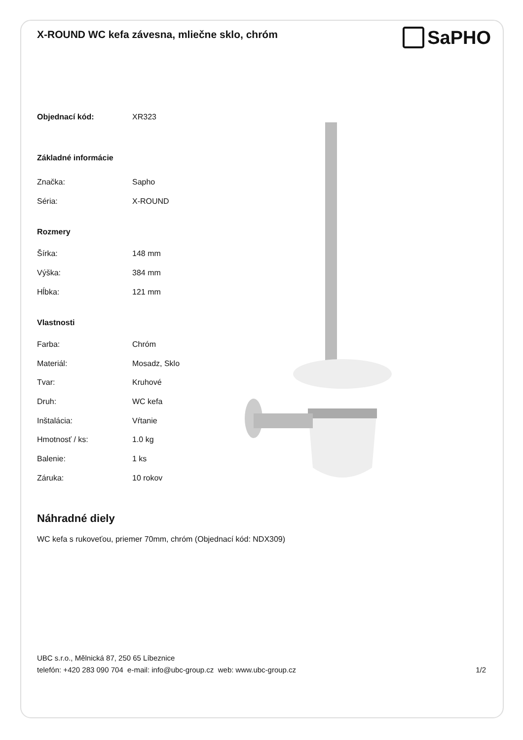X-ROUND WC kefa závesna, mliečne sklo, chróm
SaPHO
| Objednací kód: | XR323 |
| Základné informácie | |
| Značka: | Sapho |
| Séria: | X-ROUND |
| Rozmery | |
| Šírka: | 148 mm |
| Výška: | 384 mm |
| Hĺbka: | 121 mm |
| Vlastnosti | |
| Farba: | Chróm |
| Materiál: | Mosadz, Sklo |
| Tvar: | Kruhové |
| Druh: | WC kefa |
| Inštalácia: | Vŕtanie |
| Hmotnosť / ks: | 1.0 kg |
| Balenie: | 1 ks |
| Záruka: | 10 rokov |
Náhradné diely
WC kefa s rukoveťou, priemer 70mm, chróm (Objednací kód: NDX309)
UBC s.r.o., Mělnická 87, 250 65 Líbeznice
telefón: +420 283 090 704 e-mail: info@ubc-group.cz web: www.ubc-group.cz 1/2